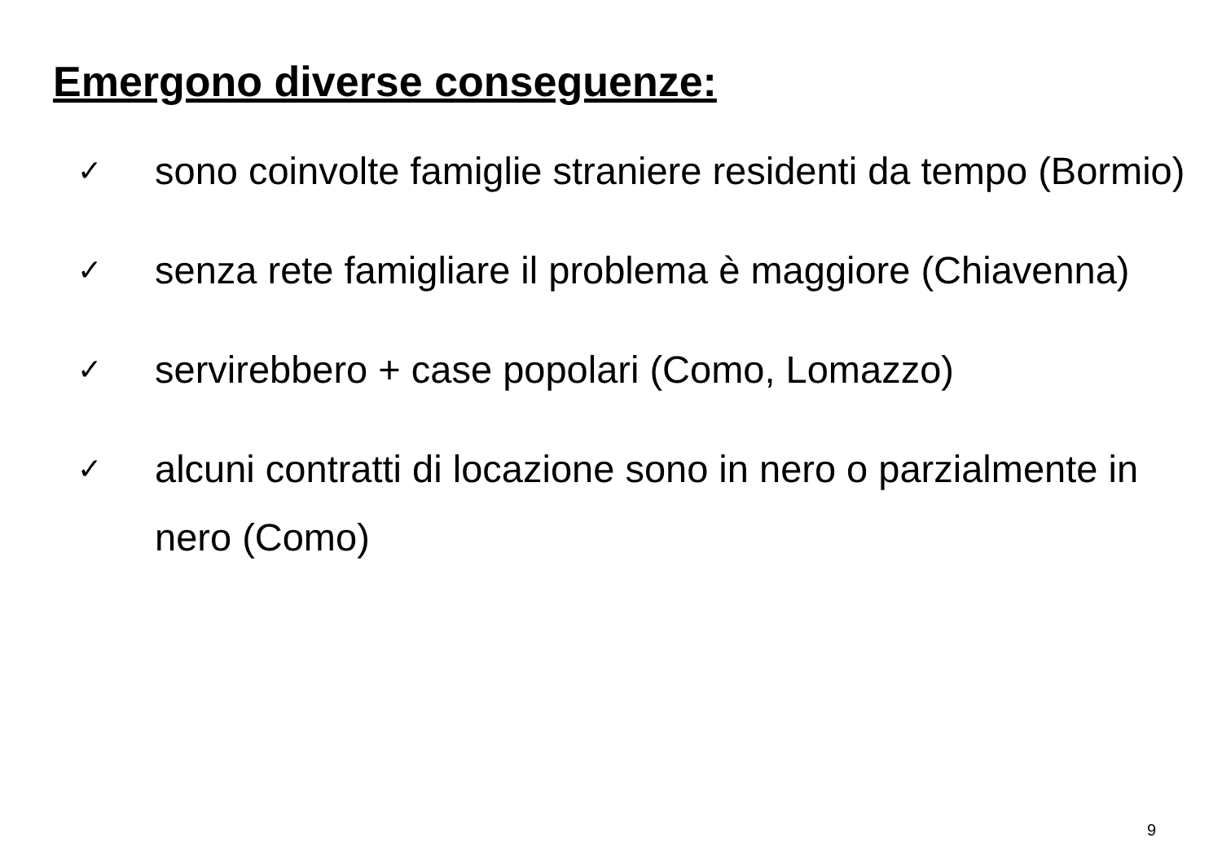Emergono diverse conseguenze:
✓ sono coinvolte famiglie straniere residenti da tempo (Bormio)
✓ senza rete famigliare il problema è maggiore (Chiavenna)
✓ servirebbero + case popolari (Como, Lomazzo)
✓ alcuni contratti di locazione sono in nero o parzialmente in nero (Como)
9